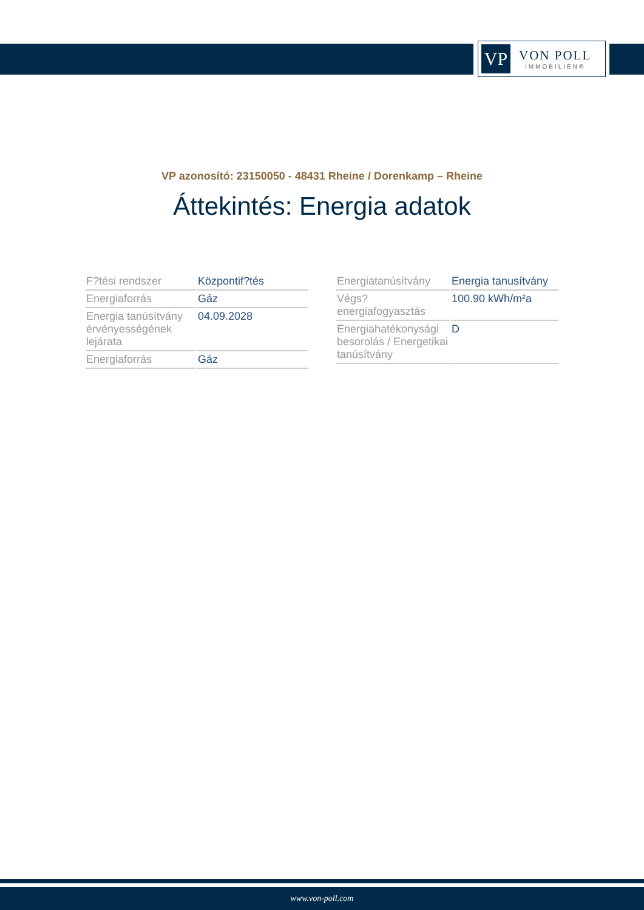VP
VON POLL
IMMOBILIEN®
VP azonosító: 23150050 - 48431 Rheine / Dorenkamp – Rheine
Áttekintés: Energia adatok
| F?tési rendszer | Központif?tés |
| Energiaforrás | Gáz |
| Energia tanúsítvány érvényességének lejárata | 04.09.2028 |
| Energiaforrás | Gáz |
| Energiatanúsítvány | Energia tanusítvány |
| Végs? energiafogyasztás | 100.90 kWh/m²a |
| Energiahatékonysági besorolás / Energetikai tanúsítvány | D |
www.von-poll.com